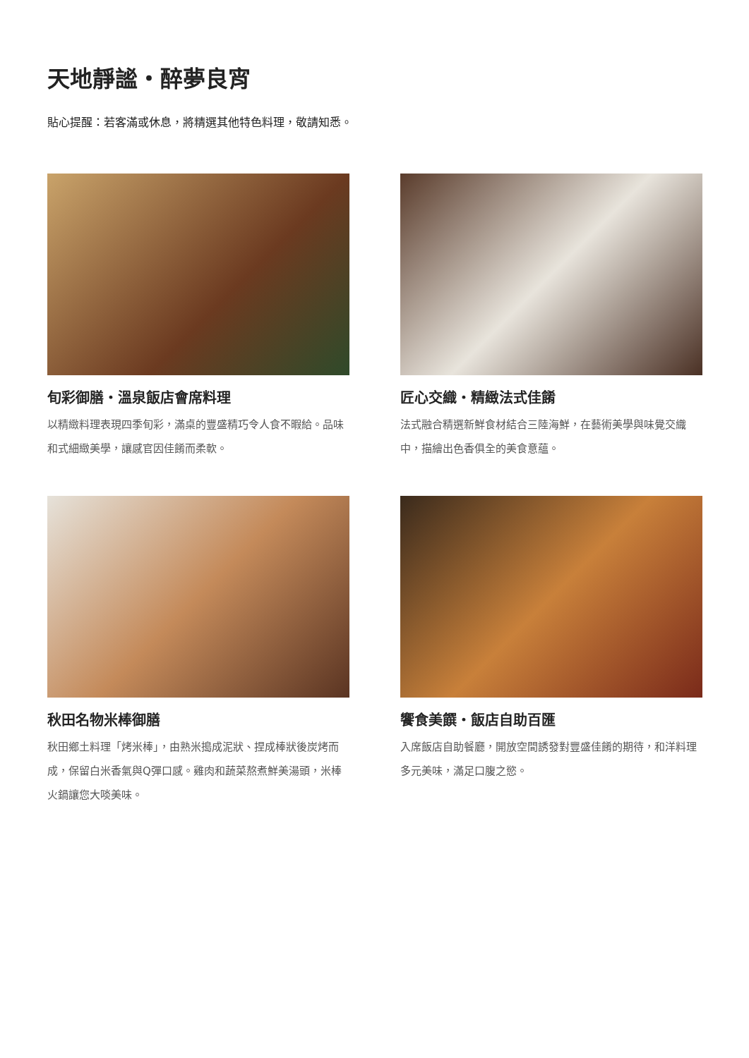天地靜謐・醉夢良宵
貼心提醒：若客滿或休息，將精選其他特色料理，敬請知悉。
旬彩御膳・溫泉飯店會席料理
以精緻料理表現四季旬彩，滿桌的豐盛精巧令人食不暇給。品味和式細緻美學，讓感官因佳餚而柔軟。
匠心交織・精緻法式佳餚
法式融合精選新鮮食材結合三陸海鮮，在藝術美學與味覺交織中，描繪出色香俱全的美食意蘊。
秋田名物米棒御膳
秋田鄉土料理「烤米棒」，由熟米搗成泥狀、捏成棒狀後炭烤而成，保留白米香氣與Q彈口感。雞肉和蔬菜熬煮鮮美湯頭，米棒火鍋讓您大啖美味。
饗食美饌・飯店自助百匯
入席飯店自助餐廳，開放空間誘發對豐盛佳餚的期待，和洋料理多元美味，滿足口腹之慾。